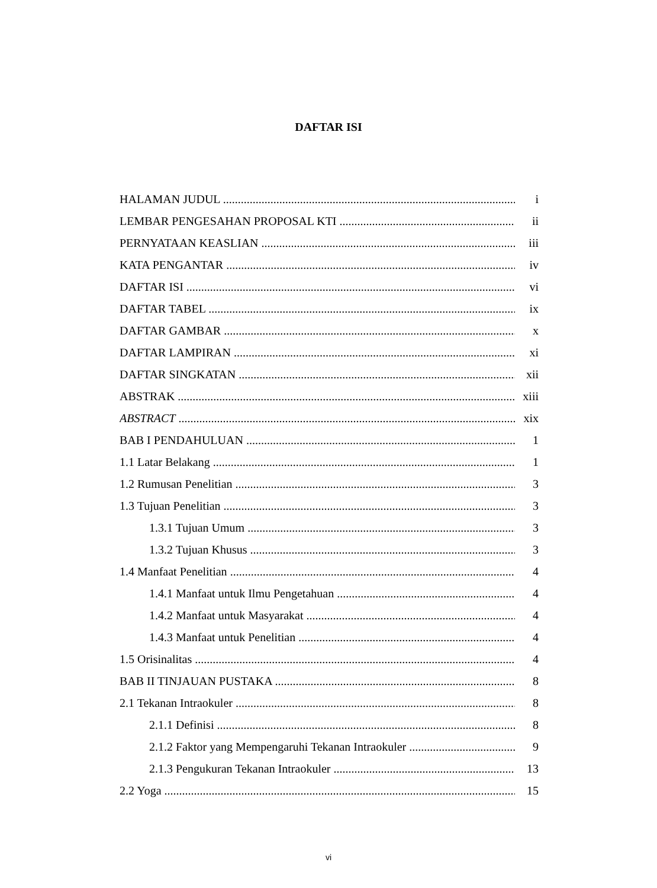DAFTAR ISI
HALAMAN JUDUL i
LEMBAR PENGESAHAN PROPOSAL KTI ii
PERNYATAAN KEASLIAN iii
KATA PENGANTAR iv
DAFTAR ISI vi
DAFTAR TABEL ix
DAFTAR GAMBAR x
DAFTAR LAMPIRAN xi
DAFTAR SINGKATAN xii
ABSTRAK xiii
ABSTRACT xix
BAB I PENDAHULUAN 1
1.1 Latar Belakang 1
1.2 Rumusan Penelitian 3
1.3 Tujuan Penelitian 3
1.3.1 Tujuan Umum 3
1.3.2 Tujuan Khusus 3
1.4 Manfaat Penelitian 4
1.4.1 Manfaat untuk Ilmu Pengetahuan 4
1.4.2 Manfaat untuk Masyarakat 4
1.4.3 Manfaat untuk Penelitian 4
1.5 Orisinalitas 4
BAB II TINJAUAN PUSTAKA 8
2.1 Tekanan Intraokuler 8
2.1.1 Definisi 8
2.1.2 Faktor yang Mempengaruhi Tekanan Intraokuler 9
2.1.3 Pengukuran Tekanan Intraokuler 13
2.2 Yoga 15
vi